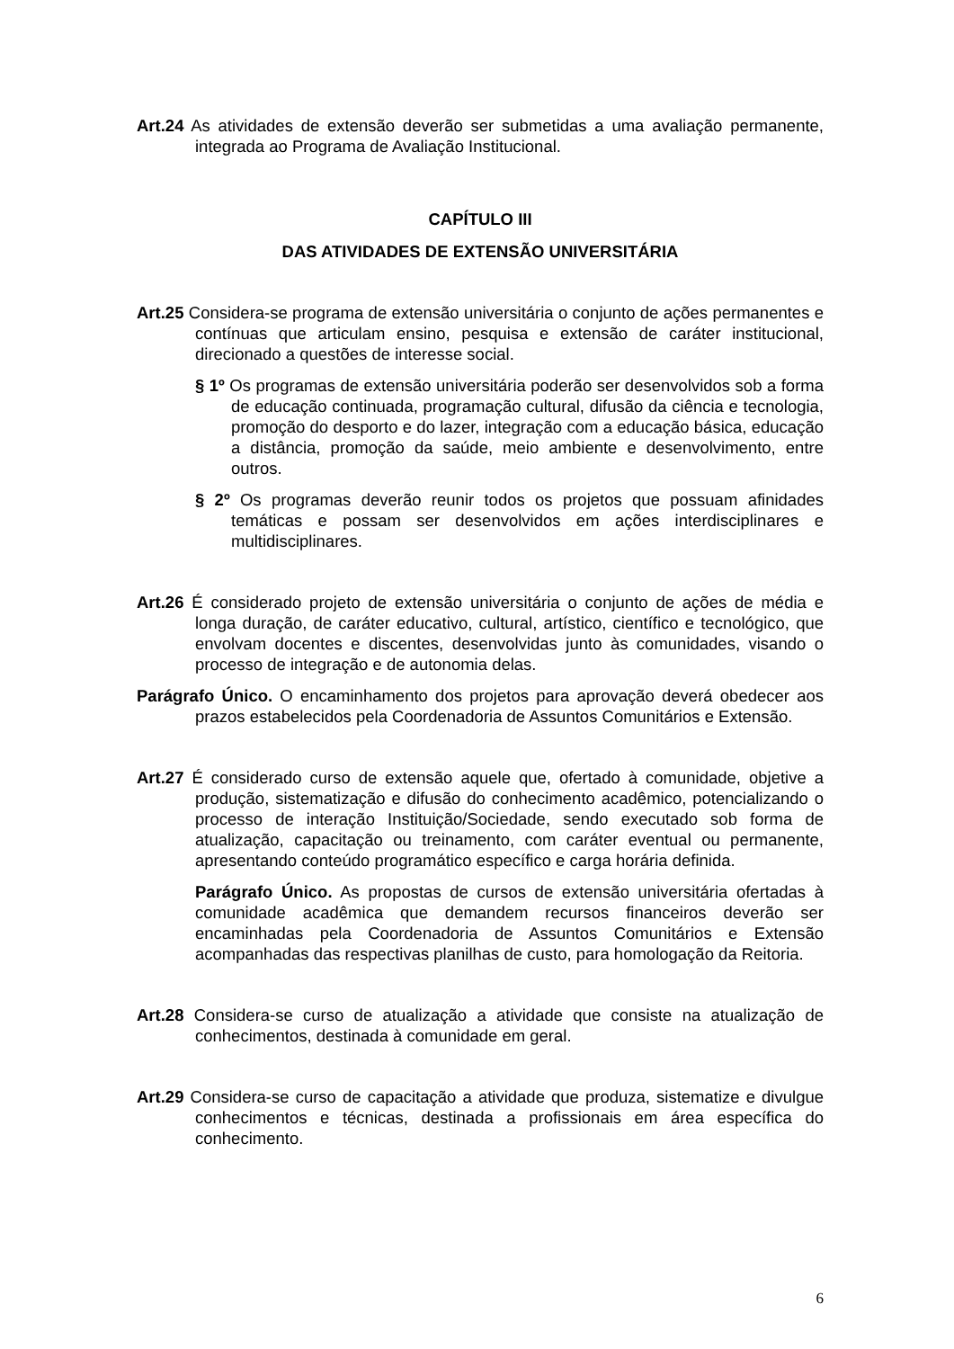Art.24 As atividades de extensão deverão ser submetidas a uma avaliação permanente, integrada ao Programa de Avaliação Institucional.
CAPÍTULO III
DAS ATIVIDADES DE EXTENSÃO UNIVERSITÁRIA
Art.25 Considera-se programa de extensão universitária o conjunto de ações permanentes e contínuas que articulam ensino, pesquisa e extensão de caráter institucional, direcionado a questões de interesse social.
§ 1º Os programas de extensão universitária poderão ser desenvolvidos sob a forma de educação continuada, programação cultural, difusão da ciência e tecnologia, promoção do desporto e do lazer, integração com a educação básica, educação a distância, promoção da saúde, meio ambiente e desenvolvimento, entre outros.
§ 2º Os programas deverão reunir todos os projetos que possuam afinidades temáticas e possam ser desenvolvidos em ações interdisciplinares e multidisciplinares.
Art.26 É considerado projeto de extensão universitária o conjunto de ações de média e longa duração, de caráter educativo, cultural, artístico, científico e tecnológico, que envolvam docentes e discentes, desenvolvidas junto às comunidades, visando o processo de integração e de autonomia delas.
Parágrafo Único. O encaminhamento dos projetos para aprovação deverá obedecer aos prazos estabelecidos pela Coordenadoria de Assuntos Comunitários e Extensão.
Art.27 É considerado curso de extensão aquele que, ofertado à comunidade, objetive a produção, sistematização e difusão do conhecimento acadêmico, potencializando o processo de interação Instituição/Sociedade, sendo executado sob forma de atualização, capacitação ou treinamento, com caráter eventual ou permanente, apresentando conteúdo programático específico e carga horária definida.
Parágrafo Único. As propostas de cursos de extensão universitária ofertadas à comunidade acadêmica que demandem recursos financeiros deverão ser encaminhadas pela Coordenadoria de Assuntos Comunitários e Extensão acompanhadas das respectivas planilhas de custo, para homologação da Reitoria.
Art.28 Considera-se curso de atualização a atividade que consiste na atualização de conhecimentos, destinada à comunidade em geral.
Art.29 Considera-se curso de capacitação a atividade que produza, sistematize e divulgue conhecimentos e técnicas, destinada a profissionais em área específica do conhecimento.
6